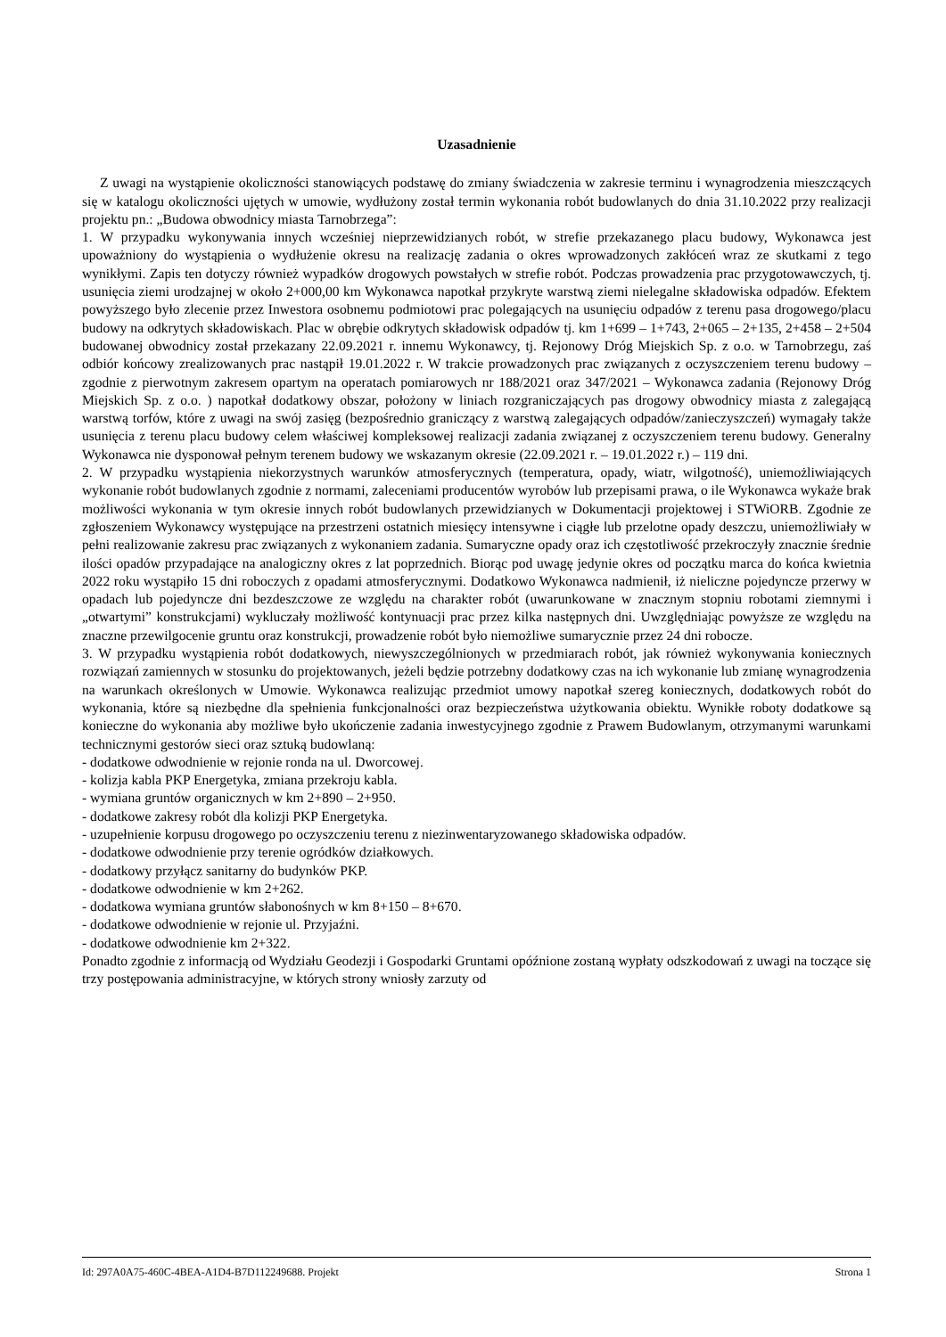Uzasadnienie
Z uwagi na wystąpienie okoliczności stanowiących podstawę do zmiany świadczenia w zakresie terminu i wynagrodzenia mieszczących się w katalogu okoliczności ujętych w umowie, wydłużony został termin wykonania robót budowlanych do dnia 31.10.2022 przy realizacji projektu pn.: „Budowa obwodnicy miasta Tarnobrzega”:
1. W przypadku wykonywania innych wcześniej nieprzewidzianych robót, w strefie przekazanego placu budowy, Wykonawca jest upoważniony do wystąpienia o wydłużenie okresu na realizację zadania o okres wprowadzonych zakłóceń wraz ze skutkami z tego wynikłymi. Zapis ten dotyczy również wypadków drogowych powstałych w strefie robót. Podczas prowadzenia prac przygotowawczych, tj. usunięcia ziemi urodzajnej w około 2+000,00 km Wykonawca napotkał przykryte warstwą ziemi nielegalne składowiska odpadów. Efektem powyższego było zlecenie przez Inwestora osobnemu podmiotowi prac polegających na usunięciu odpadów z terenu pasa drogowego/placu budowy na odkrytych składowiskach. Plac w obrębie odkrytych składowisk odpadów tj. km 1+699 – 1+743, 2+065 – 2+135, 2+458 – 2+504 budowanej obwodnicy został przekazany 22.09.2021 r. innemu Wykonawcy, tj. Rejonowy Dróg Miejskich Sp. z o.o. w Tarnobrzegu, zaś odbiór końcowy zrealizowanych prac nastąpił 19.01.2022 r. W trakcie prowadzonych prac związanych z oczyszczeniem terenu budowy – zgodnie z pierwotnym zakresem opartym na operatach pomiarowych nr 188/2021 oraz 347/2021 – Wykonawca zadania (Rejonowy Dróg Miejskich Sp. z o.o. ) napotkał dodatkowy obszar, położony w liniach rozgraniczających pas drogowy obwodnicy miasta z zalegającą warstwą torfów, które z uwagi na swój zasięg (bezpośrednio graniczący z warstwą zalegających odpadów/zanieczyszczeń) wymagały także usunięcia z terenu placu budowy celem właściwej kompleksowej realizacji zadania związanej z oczyszczeniem terenu budowy. Generalny Wykonawca nie dysponował pełnym terenem budowy we wskazanym okresie (22.09.2021 r. – 19.01.2022 r.) – 119 dni.
2. W przypadku wystąpienia niekorzystnych warunków atmosferycznych (temperatura, opady, wiatr, wilgotność), uniemożliwiających wykonanie robót budowlanych zgodnie z normami, zaleceniami producentów wyrobów lub przepisami prawa, o ile Wykonawca wykaże brak możliwości wykonania w tym okresie innych robót budowlanych przewidzianych w Dokumentacji projektowej i STWiORB. Zgodnie ze zgłoszeniem Wykonawcy występujące na przestrzeni ostatnich miesięcy intensywne i ciągłe lub przelotne opady deszczu, uniemożliwiały w pełni realizowanie zakresu prac związanych z wykonaniem zadania. Sumaryczne opady oraz ich częstotliwość przekroczyły znacznie średnie ilości opadów przypadające na analogiczny okres z lat poprzednich. Biorąc pod uwagę jedynie okres od początku marca do końca kwietnia 2022 roku wystąpiło 15 dni roboczych z opadami atmosferycznymi. Dodatkowo Wykonawca nadmienił, iż nieliczne pojedyncze przerwy w opadach lub pojedyncze dni bezdeszczowe ze względu na charakter robót (uwarunkowane w znacznym stopniu robotami ziemnymi i „otwartymi” konstrukcjami) wykluczały możliwość kontynuacji prac przez kilka następnych dni. Uwzględniając powyższe ze względu na znaczne przewilgocenie gruntu oraz konstrukcji, prowadzenie robót było niemożliwe sumarycznie przez 24 dni robocze.
3. W przypadku wystąpienia robót dodatkowych, niewyszczególnionych w przedmiarach robót, jak również wykonywania koniecznych rozwiązań zamiennych w stosunku do projektowanych, jeżeli będzie potrzebny dodatkowy czas na ich wykonanie lub zmianę wynagrodzenia na warunkach określonych w Umowie. Wykonawca realizując przedmiot umowy napotkał szereg koniecznych, dodatkowych robót do wykonania, które są niezbędne dla spełnienia funkcjonalności oraz bezpieczeństwa użytkowania obiektu. Wynikłe roboty dodatkowe są konieczne do wykonania aby możliwe było ukończenie zadania inwestycyjnego zgodnie z Prawem Budowlanym, otrzymanymi warunkami technicznymi gestorów sieci oraz sztuką budowlaną:
- dodatkowe odwodnienie w rejonie ronda na ul. Dworcowej.
- kolizja kabla PKP Energetyka, zmiana przekroju kabla.
- wymiana gruntów organicznych w km 2+890 – 2+950.
- dodatkowe zakresy robót dla kolizji PKP Energetyka.
- uzupełnienie korpusu drogowego po oczyszczeniu terenu z niezinwentaryzowanego składowiska odpadów.
- dodatkowe odwodnienie przy terenie ogródków działkowych.
- dodatkowy przyłącz sanitarny do budynków PKP.
- dodatkowe odwodnienie w km 2+262.
- dodatkowa wymiana gruntów słabonośnych w km 8+150 – 8+670.
- dodatkowe odwodnienie w rejonie ul. Przyjaźni.
- dodatkowe odwodnienie km 2+322.
Ponadto zgodnie z informacją od Wydziału Geodezji i Gospodarki Gruntami opóźnione zostaną wypłaty odszkodowań z uwagi na toczące się trzy postępowania administracyjne, w których strony wniosły zarzuty od
Id: 297A0A75-460C-4BEA-A1D4-B7D112249688. Projekt Strona 1